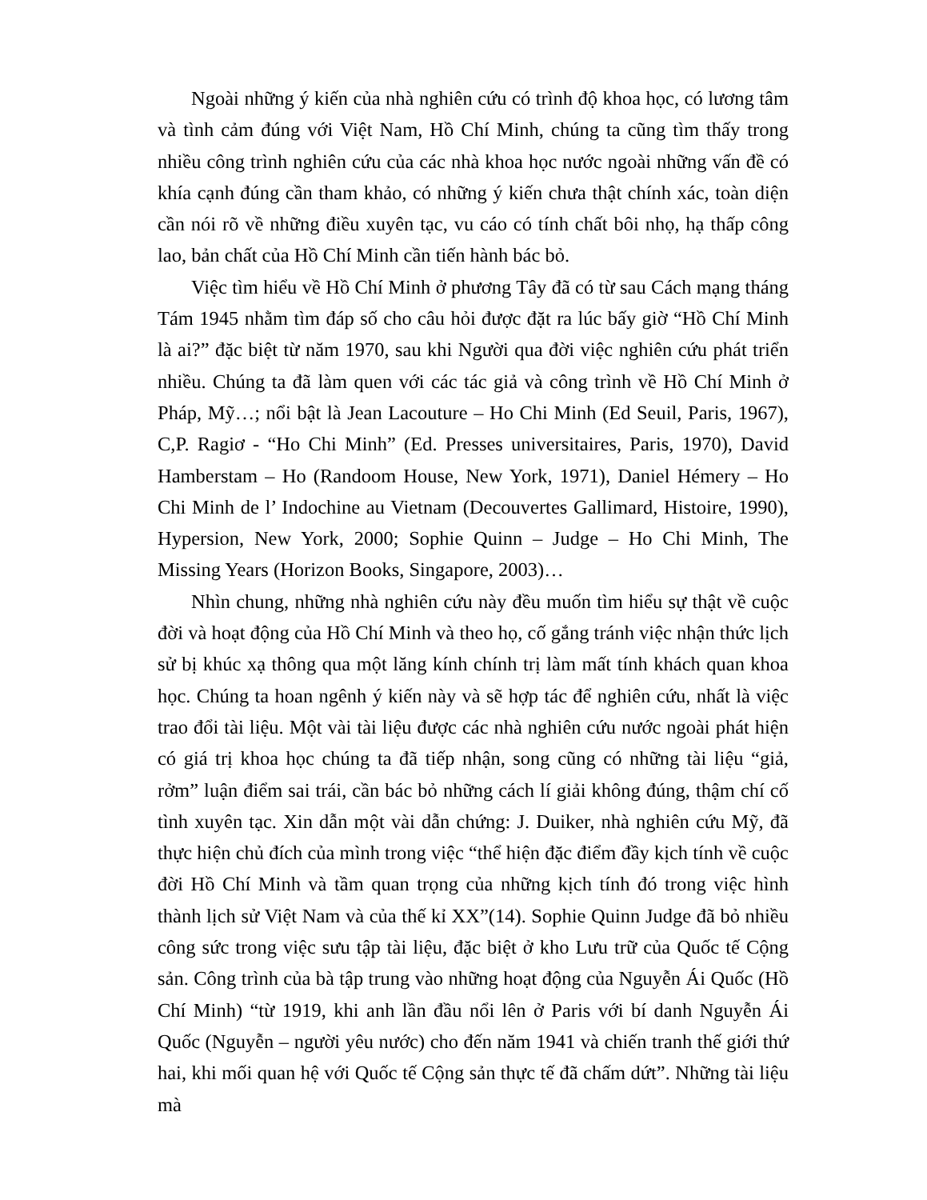Ngoài những ý kiến của nhà nghiên cứu có trình độ khoa học, có lương tâm và tình cảm đúng với Việt Nam, Hồ Chí Minh, chúng ta cũng tìm thấy trong nhiều công trình nghiên cứu của các nhà khoa học nước ngoài những vấn đề có khía cạnh đúng cần tham khảo, có những ý kiến chưa thật chính xác, toàn diện cần nói rõ về những điều xuyên tạc, vu cáo có tính chất bôi nhọ, hạ thấp công lao, bản chất của Hồ Chí Minh cần tiến hành bác bỏ.
Việc tìm hiểu về Hồ Chí Minh ở phương Tây đã có từ sau Cách mạng tháng Tám 1945 nhằm tìm đáp số cho câu hỏi được đặt ra lúc bấy giờ “Hồ Chí Minh là ai?” đặc biệt từ năm 1970, sau khi Người qua đời việc nghiên cứu phát triển nhiều. Chúng ta đã làm quen với các tác giả và công trình về Hồ Chí Minh ở Pháp, Mỹ…; nổi bật là Jean Lacouture – Ho Chi Minh (Ed Seuil, Paris, 1967), C,P. Ragiơ - “Ho Chi Minh” (Ed. Presses universitaires, Paris, 1970), David Hamberstam – Ho (Randoom House, New York, 1971), Daniel Hémery – Ho Chi Minh de l’ Indochine au Vietnam (Decouvertes Gallimard, Histoire, 1990), Hypersion, New York, 2000; Sophie Quinn – Judge – Ho Chi Minh, The Missing Years (Horizon Books, Singapore, 2003)…
Nhìn chung, những nhà nghiên cứu này đều muốn tìm hiểu sự thật về cuộc đời và hoạt động của Hồ Chí Minh và theo họ, cố gắng tránh việc nhận thức lịch sử bị khúc xạ thông qua một lăng kính chính trị làm mất tính khách quan khoa học. Chúng ta hoan ngênh ý kiến này và sẽ hợp tác để nghiên cứu, nhất là việc trao đổi tài liệu. Một vài tài liệu được các nhà nghiên cứu nước ngoài phát hiện có giá trị khoa học chúng ta đã tiếp nhận, song cũng có những tài liệu “giả, rởm” luận điểm sai trái, cần bác bỏ những cách lí giải không đúng, thậm chí cố tình xuyên tạc. Xin dẫn một vài dẫn chứng: J. Duiker, nhà nghiên cứu Mỹ, đã thực hiện chủ đích của mình trong việc “thể hiện đặc điểm đầy kịch tính về cuộc đời Hồ Chí Minh và tầm quan trọng của những kịch tính đó trong việc hình thành lịch sử Việt Nam và của thế kỉ XX”(14). Sophie Quinn Judge đã bỏ nhiều công sức trong việc sưu tập tài liệu, đặc biệt ở kho Lưu trữ của Quốc tế Cộng sản. Công trình của bà tập trung vào những hoạt động của Nguyễn Ái Quốc (Hồ Chí Minh) “từ 1919, khi anh lần đầu nổi lên ở Paris với bí danh Nguyễn Ái Quốc (Nguyễn – người yêu nước) cho đến năm 1941 và chiến tranh thế giới thứ hai, khi mối quan hệ với Quốc tế Cộng sản thực tế đã chấm dứt”. Những tài liệu mà